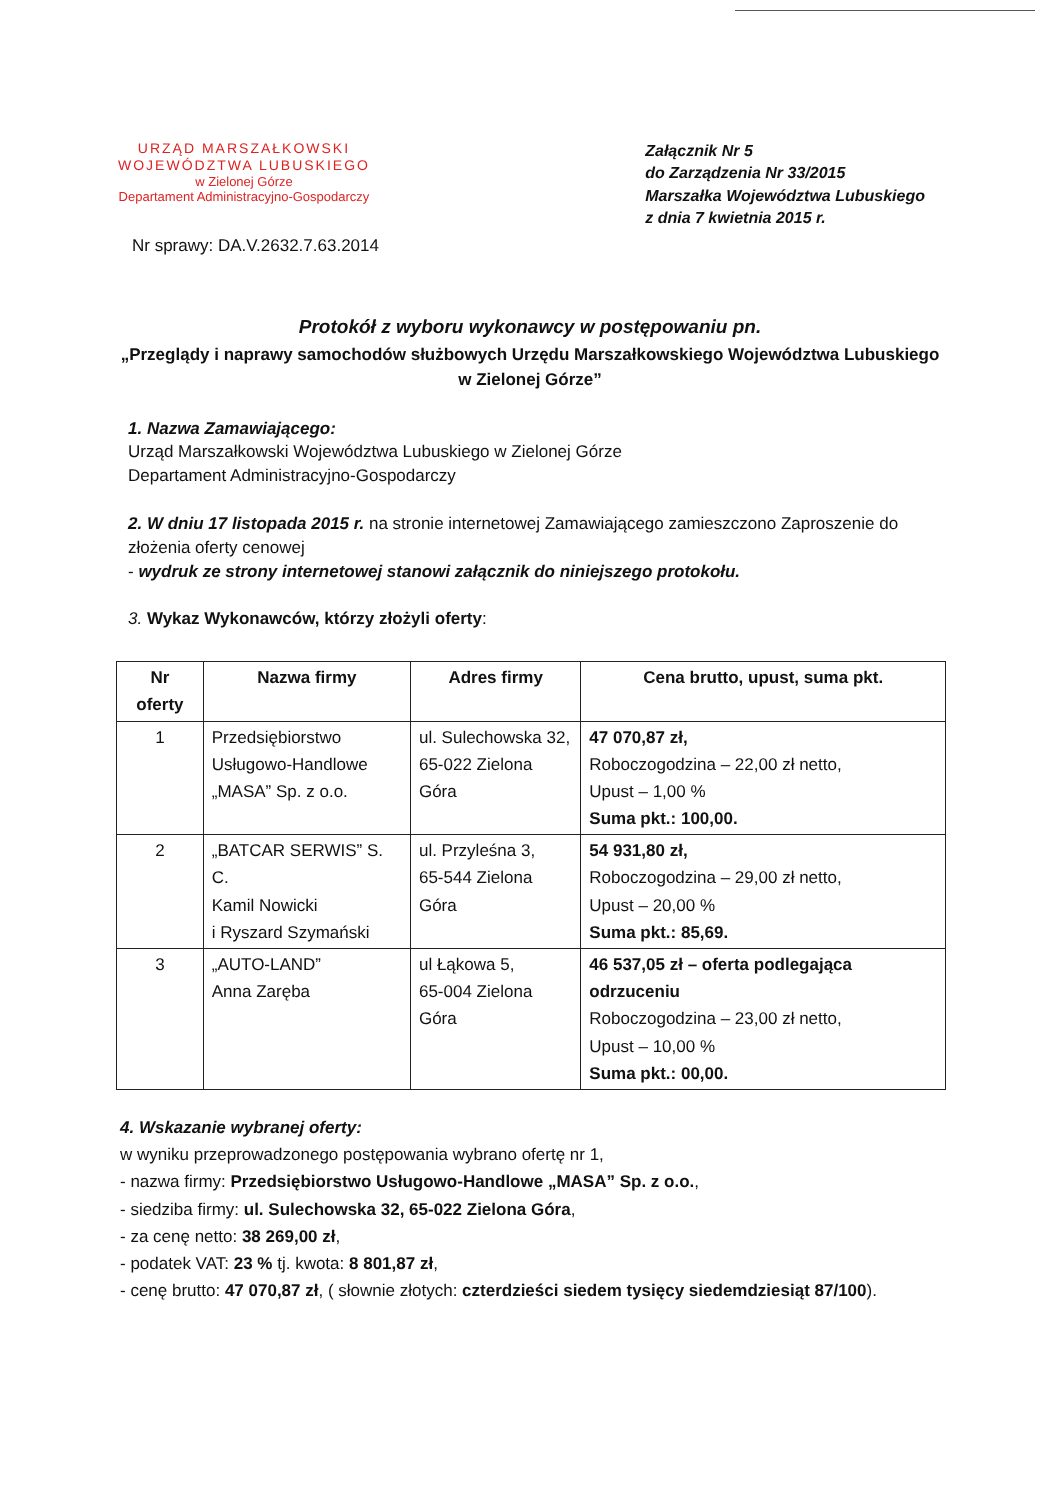URZĄD MARSZAŁKOWSKI
WOJEWÓDZTWA LUBUSKIEGO
w Zielonej Górze
Departament Administracyjno-Gospodarczy
Załącznik Nr 5
do Zarządzenia Nr 33/2015
Marszałka Województwa Lubuskiego
z dnia 7 kwietnia 2015 r.
Nr sprawy: DA.V.2632.7.63.2014
Protokół z wyboru wykonawcy w postępowaniu pn.
„Przeglądy i naprawy samochodów służbowych Urzędu Marszałkowskiego Województwa Lubuskiego w Zielonej Górze”
1. Nazwa Zamawiającego:
Urząd Marszałkowski Województwa Lubuskiego w Zielonej Górze
Departament Administracyjno-Gospodarczy
2. W dniu 17 listopada 2015 r. na stronie internetowej Zamawiającego zamieszczono Zaproszenie do złożenia oferty cenowej
- wydruk ze strony internetowej stanowi załącznik do niniejszego protokołu.
3. Wykaz Wykonawców, którzy złożyli oferty:
| Nr oferty | Nazwa firmy | Adres firmy | Cena brutto, upust, suma pkt. |
| --- | --- | --- | --- |
| 1 | Przedsiębiorstwo Usługowo-Handlowe „MASA” Sp. z o.o. | ul. Sulechowska 32, 65-022 Zielona Góra | 47 070,87 zł, Roboczogodzina – 22,00 zł netto, Upust – 1,00 % Suma pkt.: 100,00. |
| 2 | „BATCAR SERWIS” S. C. Kamil Nowicki i Ryszard Szymański | ul. Przyleśna 3, 65-544 Zielona Góra | 54 931,80 zł, Roboczogodzina – 29,00 zł netto, Upust – 20,00 % Suma pkt.: 85,69. |
| 3 | „AUTO-LAND” Anna Zaręba | ul Łąkowa 5, 65-004 Zielona Góra | 46 537,05 zł – oferta podlegająca odrzuceniu Roboczogodzina – 23,00 zł netto, Upust – 10,00 % Suma pkt.: 00,00. |
4. Wskazanie wybranej oferty:
w wyniku przeprowadzonego postępowania wybrano ofertę nr 1,
- nazwa firmy: Przedsiębiorstwo Usługowo-Handlowe „MASA” Sp. z o.o.,
- siedziba firmy: ul. Sulechowska 32, 65-022 Zielona Góra,
- za cenę netto: 38 269,00 zł,
- podatek VAT: 23 % tj. kwota: 8 801,87 zł,
- cenę brutto: 47 070,87 zł, ( słownie złotych: czterdzieści siedem tysięcy siedemdziesiąt 87/100).